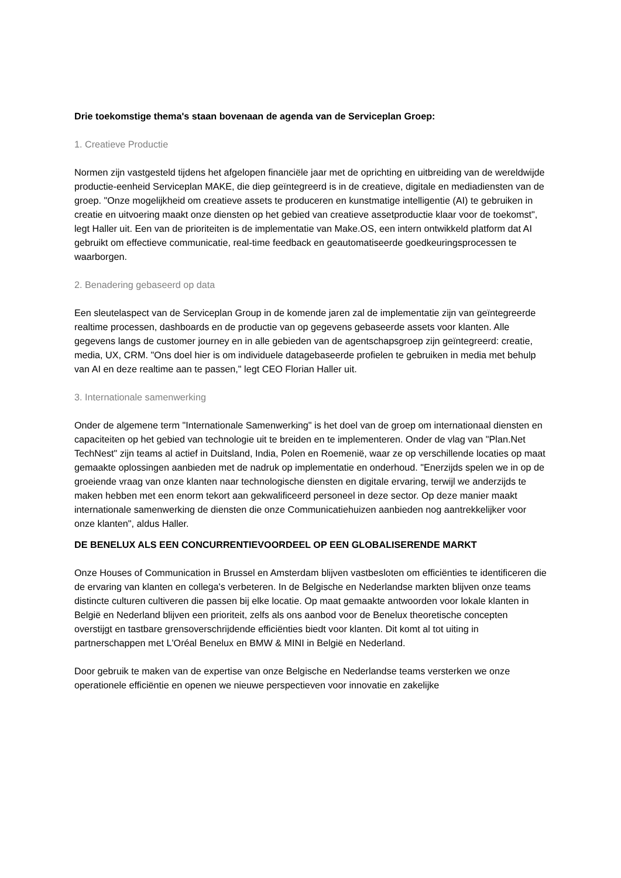Drie toekomstige thema's staan bovenaan de agenda van de Serviceplan Groep:
1. Creatieve Productie
Normen zijn vastgesteld tijdens het afgelopen financiële jaar met de oprichting en uitbreiding van de wereldwijde productie-eenheid Serviceplan MAKE, die diep geïntegreerd is in de creatieve, digitale en mediadiensten van de groep. "Onze mogelijkheid om creatieve assets te produceren en kunstmatige intelligentie (AI) te gebruiken in creatie en uitvoering maakt onze diensten op het gebied van creatieve assetproductie klaar voor de toekomst", legt Haller uit. Een van de prioriteiten is de implementatie van Make.OS, een intern ontwikkeld platform dat AI gebruikt om effectieve communicatie, real-time feedback en geautomatiseerde goedkeuringsprocessen te waarborgen.
2. Benadering gebaseerd op data
Een sleutelaspect van de Serviceplan Group in de komende jaren zal de implementatie zijn van geïntegreerde realtime processen, dashboards en de productie van op gegevens gebaseerde assets voor klanten. Alle gegevens langs de customer journey en in alle gebieden van de agentschapsgroep zijn geïntegreerd: creatie, media, UX, CRM. "Ons doel hier is om individuele datagebaseerde profielen te gebruiken in media met behulp van AI en deze realtime aan te passen," legt CEO Florian Haller uit.
3. Internationale samenwerking
Onder de algemene term "Internationale Samenwerking" is het doel van de groep om internationaal diensten en capaciteiten op het gebied van technologie uit te breiden en te implementeren. Onder de vlag van "Plan.Net TechNest" zijn teams al actief in Duitsland, India, Polen en Roemenië, waar ze op verschillende locaties op maat gemaakte oplossingen aanbieden met de nadruk op implementatie en onderhoud. "Enerzijds spelen we in op de groeiende vraag van onze klanten naar technologische diensten en digitale ervaring, terwijl we anderzijds te maken hebben met een enorm tekort aan gekwalificeerd personeel in deze sector. Op deze manier maakt internationale samenwerking de diensten die onze Communicatiehuizen aanbieden nog aantrekkelijker voor onze klanten", aldus Haller.
DE BENELUX ALS EEN CONCURRENTIEVOORDEEL OP EEN GLOBALISERENDE MARKT
Onze Houses of Communication in Brussel en Amsterdam blijven vastbesloten om efficiënties te identificeren die de ervaring van klanten en collega's verbeteren. In de Belgische en Nederlandse markten blijven onze teams distincte culturen cultiveren die passen bij elke locatie. Op maat gemaakte antwoorden voor lokale klanten in België en Nederland blijven een prioriteit, zelfs als ons aanbod voor de Benelux theoretische concepten overstijgt en tastbare grensoverschrijdende efficiënties biedt voor klanten. Dit komt al tot uiting in partnerschappen met L'Oréal Benelux en BMW & MINI in België en Nederland.
Door gebruik te maken van de expertise van onze Belgische en Nederlandse teams versterken we onze operationele efficiëntie en openen we nieuwe perspectieven voor innovatie en zakelijke